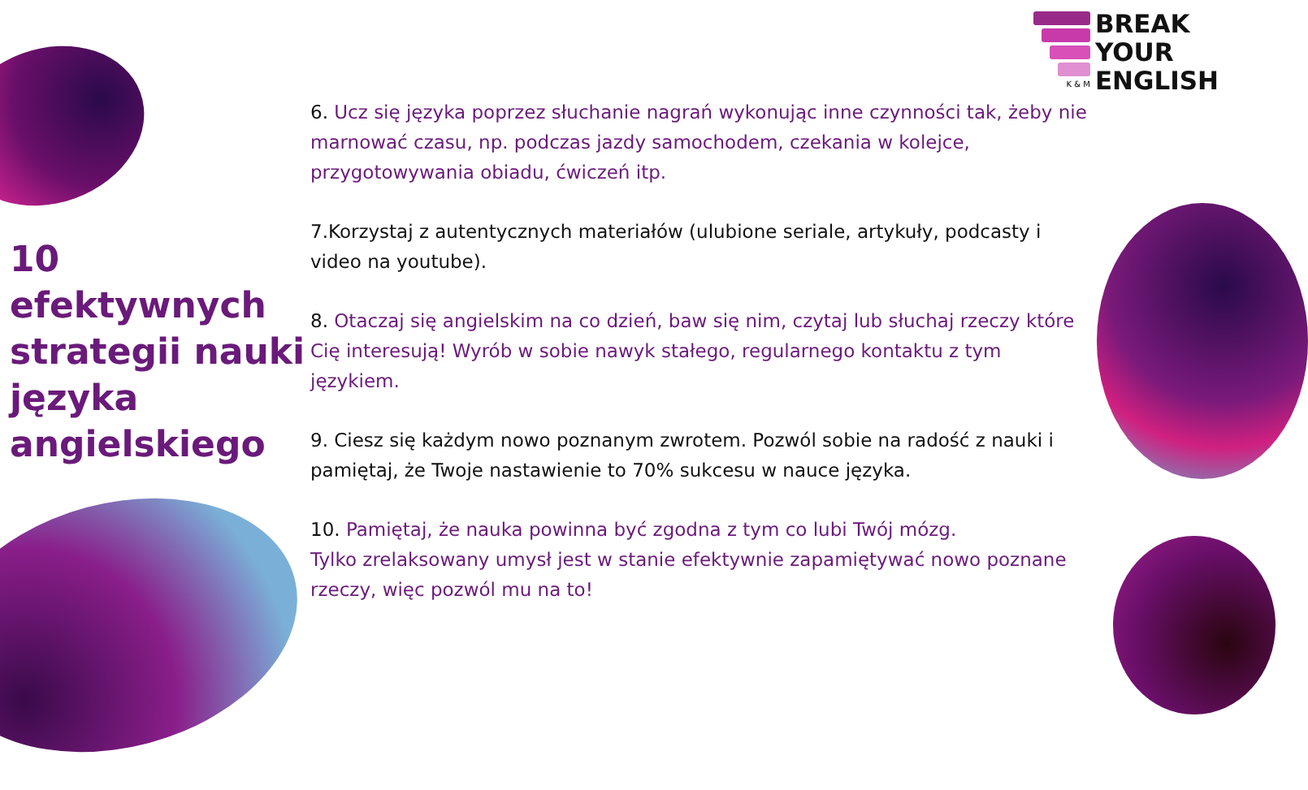K & M
BREAK
YOUR
ENGLISH
10 efektywnych strategii nauki języka angielskiego
6. Ucz się języka poprzez słuchanie nagrań wykonując inne czynności tak, żeby nie marnować czasu, np. podczas jazdy samochodem, czekania w kolejce, przygotowywania obiadu, ćwiczeń itp.
7.Korzystaj z autentycznych materiałów (ulubione seriale, artykuły, podcasty i video na youtube).
8. Otaczaj się angielskim na co dzień, baw się nim, czytaj lub słuchaj rzeczy które Cię interesują! Wyrób w sobie nawyk stałego, regularnego kontaktu z tym językiem.
9. Ciesz się każdym nowo poznanym zwrotem. Pozwól sobie na radość z nauki i pamiętaj, że Twoje nastawienie to 70% sukcesu w nauce języka.
10. Pamiętaj, że nauka powinna być zgodna z tym co lubi Twój mózg.
Tylko zrelaksowany umysł jest w stanie efektywnie zapamiętywać nowo poznane rzeczy, więc pozwól mu na to!